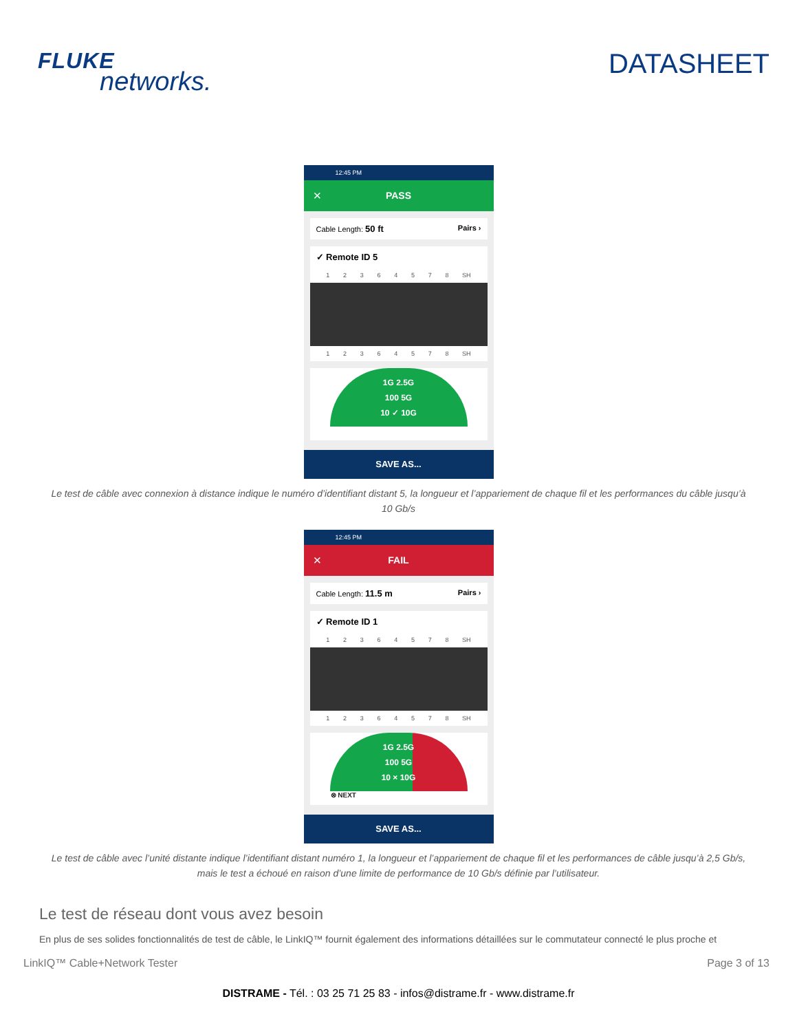FLUKE
networks.
DATASHEET
12:45 PM
× PASS
Cable Length: 50 ft Pairs ›
✓ Remote ID 5
1 2 3 6 4 5 7 8 SH
1 2 3 6 4 5 7 8 SH
1G 2.5G
100 5G
10 ✓ 10G
SAVE AS...
Le test de câble avec connexion à distance indique le numéro d’identifiant distant 5, la longueur et l’appariement de chaque fil et les performances du câble jusqu’à 10 Gb/s
12:45 PM
× FAIL
Cable Length: 11.5 m Pairs ›
✓ Remote ID 1
1 2 3 6 4 5 7 8 SH
1 2 3 6 4 5 7 8 SH
1G 2.5G
100 5G
10 × 10G
⊗ NEXT
SAVE AS...
Le test de câble avec l’unité distante indique l’identifiant distant numéro 1, la longueur et l’appariement de chaque fil et les performances de câble jusqu’à 2,5 Gb/s, mais le test a échoué en raison d’une limite de performance de 10 Gb/s définie par l’utilisateur.
Le test de réseau dont vous avez besoin
En plus de ses solides fonctionnalités de test de câble, le LinkIQ™ fournit également des informations détaillées sur le commutateur connecté le plus proche et
LinkIQ™ Cable+Network Tester Page 3 of 13
DISTRAME - Tél. : 03 25 71 25 83 - infos@distrame.fr - www.distrame.fr